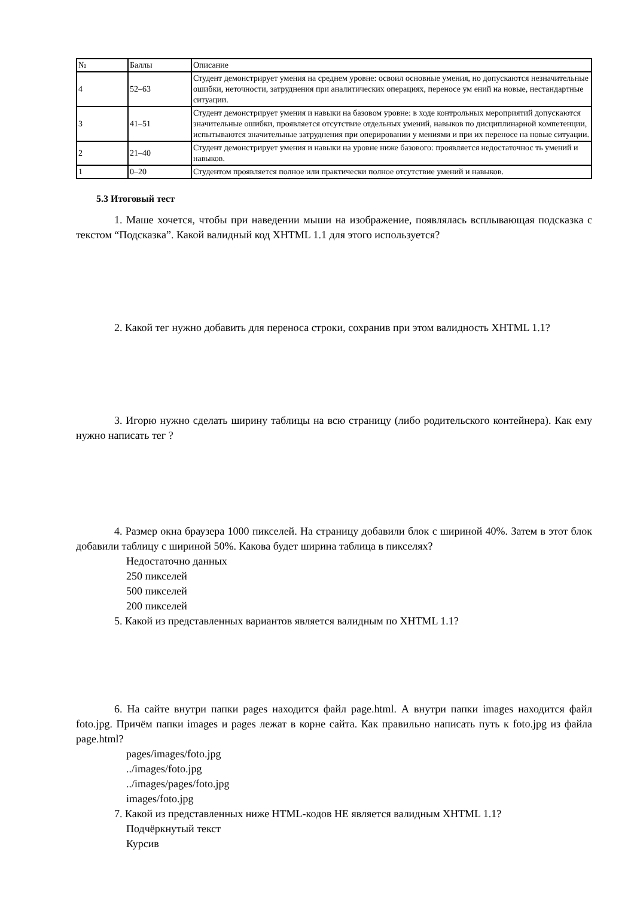| № | Баллы | Описание |
| 4 | 52–63 | Студент демонстрирует умения на среднем уровне: освоил основные умения, но допускаются незначительные ошибки, неточности, затруднения при аналитических операциях, переносе ум ений на новые, нестандартные ситуации. |
| 3 | 41–51 | Студент демонстрирует умения и навыки на базовом уровне: в ходе контрольных мероприятий допускаются значительные ошибки, проявляется отсутствие отдельных умений, навыков по дисциплинарной компетенции, испытываются значительные затруднения при оперировании у мениями и при их переносе на новые ситуации. |
| 2 | 21–40 | Студент демонстрирует умения и навыки на уровне ниже базового: проявляется недостаточнос ть умений и навыков. |
| 1 | 0–20 | Студентом проявляется полное или практически полное отсутствие умений и навыков. |
5.3 Итоговый тест
1. Маше хочется, чтобы при наведении мыши на изображение, появлялась всплывающая подсказка с текстом “Подсказка”. Какой валидный код XHTML 1.1 для этого используется?
2. Какой тег нужно добавить для переноса строки, сохранив при этом валидность XHTML 1.1?
3. Игорю нужно сделать ширину таблицы на всю страницу (либо родительского контейнера). Как ему нужно написать тег ?
4. Размер окна браузера 1000 пикселей. На страницу добавили блок с шириной 40%. Затем в этот блок добавили таблицу с шириной 50%. Какова будет ширина таблица в пикселях?
Недостаточно данных
250 пикселей
500 пикселей
200 пикселей
5. Какой из представленных вариантов является валидным по XHTML 1.1?
6. На сайте внутри папки pages находится файл page.html. А внутри папки images находится файл foto.jpg. Причём папки images и pages лежат в корне сайта. Как правильно написать путь к foto.jpg из файла page.html?
pages/images/foto.jpg
../images/foto.jpg
../images/pages/foto.jpg
images/foto.jpg
7. Какой из представленных ниже HTML-кодов НЕ является валидным XHTML 1.1?
Подчёркнутый текст
Курсив